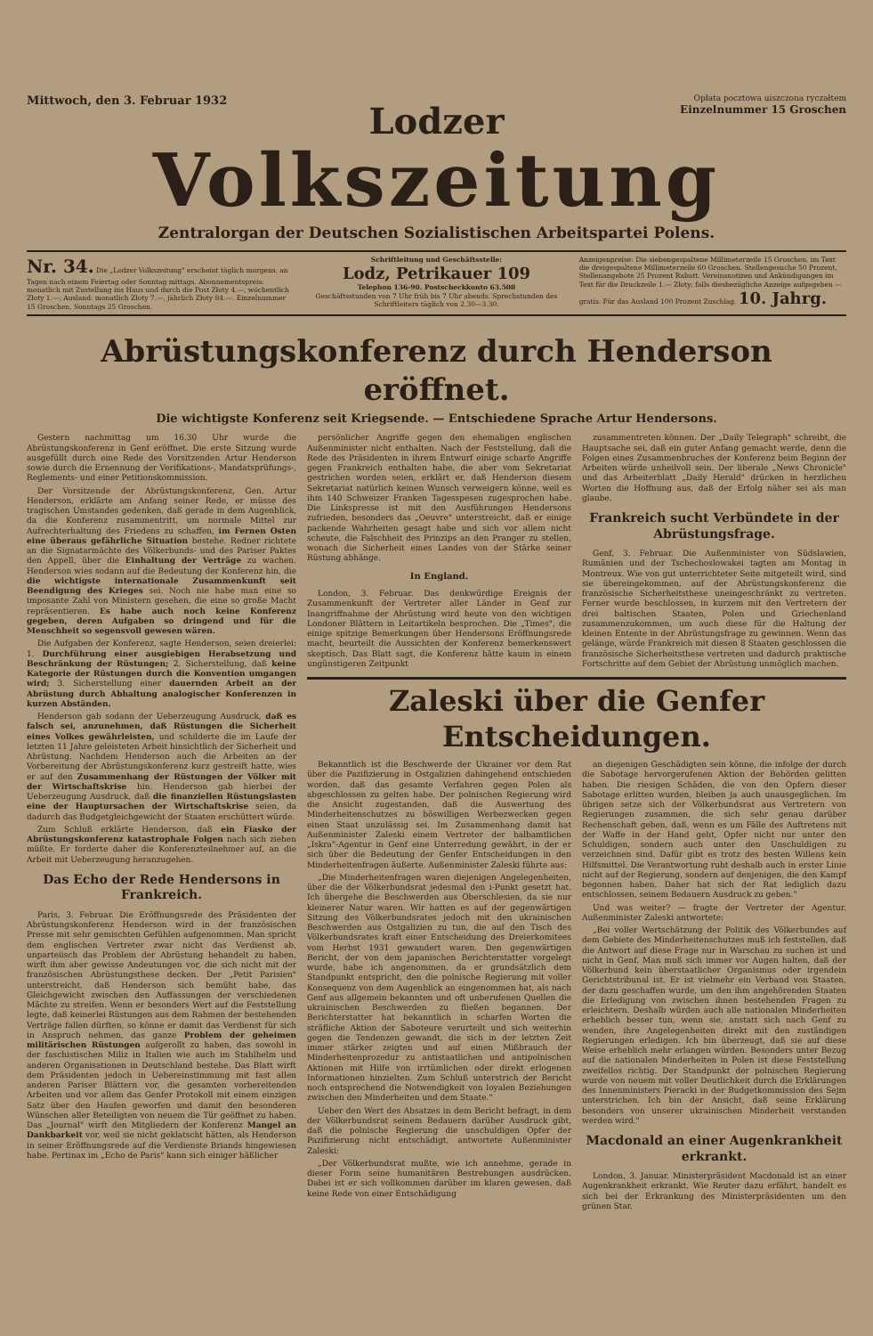Mittwoch, den 3. Februar 1932
Opłata pocztowa uiszczona ryczałtem
Einzelnummer 15 Groschen
Lodzer
Volkszeitung
Zentralorgan der Deutschen Sozialistischen Arbeitspartei Polens.
Nr. 34. Die „Lodzer Volkszeitung" erscheint täglich morgens, an Tagen nach einem Feiertag oder Sonntag mittags. Abonnementspreis: monatlich mit Zustellung ins Haus und durch die Post Złoty 4.—, wöchentlich Złoty 1.—; Ausland: monatlich Złoty 7.—, jährlich Złoty 84.—. Einzelnummer 15 Groschen, Sonntags 25 Groschen.
Schriftleitung und Geschäftsstelle:
Lodz, Petrikauer 109
Telephon 136-90. Postscheckkonto 63.508
Geschäftsstunden von 7 Uhr früh bis 7 Uhr abends. Sprechstunden des Schriftleiters täglich von 2.30—3.30.
Anzeigenpreise: Die siebengespaltene Millimeterzeile 15 Groschen, im Text die dreigespaltene Millimeterzeile 60 Groschen. Stellengesuche 50 Prozent, Stellenangebote 25 Prozent Rabatt. Vereinsnotizen und Ankündigungen im Text für die Druckzeile 1.— Złoty; falls diesbezügliche Anzeige aufgegeben — gratis. Für das Ausland 100 Prozent Zuschlag. 10. Jahrg.
Abrüstungskonferenz durch Henderson eröffnet.
Die wichtigste Konferenz seit Kriegsende. — Entschiedene Sprache Artur Hendersons.
Gestern nachmittag um 16.30 Uhr wurde die Abrüstungskonferenz in Genf eröffnet. Die erste Sitzung wurde ausgefüllt durch eine Rede des Vorsitzenden Artur Henderson sowie durch die Ernennung der Verifikations-, Mandatsprüfungs-, Reglements- und einer Petitionskommission.
Der Vorsitzende der Abrüstungskonferenz, Gen. Artur Henderson, erklärte am Anfang seiner Rede, er müsse des tragischen Umstandes gedenken, daß gerade in dem Augenblick, da die Konferenz zusammentritt, um normale Mittel zur Aufrechterhaltung des Friedens zu schaffen, im Fernen Osten eine überaus gefährliche Situation bestehe. Redner richtete an die Signatarmächte des Völkerbunds- und des Pariser Paktes den Appell, über die Einhaltung der Verträge zu wachen. Henderson wies sodann auf die Bedeutung der Konferenz hin, die die wichtigste internationale Zusammenkunft seit Beendigung des Krieges sei. Noch nie habe man eine so imposante Zahl von Ministern gesehen, die eine so große Macht repräsentieren. Es habe auch noch keine Konferenz gegeben, deren Aufgaben so dringend und für die Menschheit so segensvoll gewesen wären.
Die Aufgaben der Konferenz, sagte Henderson, seien dreierlei: 1. Durchführung einer ausgiebigen Herabsetzung und Beschränkung der Rüstungen; 2. Sicherstellung, daß keine Kategorie der Rüstungen durch die Konvention umgangen wird; 3. Sicherstellung einer dauernden Arbeit an der Abrüstung durch Abhaltung analogischer Konferenzen in kurzen Abständen.
Henderson gab sodann der Ueberzeugung Ausdruck, daß es falsch sei, anzunehmen, daß Rüstungen die Sicherheit eines Volkes gewährleisten, und schilderte die im Laufe der letzten 11 Jahre geleisteten Arbeit hinsichtlich der Sicherheit und Abrüstung. Nachdem Henderson auch die Arbeiten an der Vorbereitung der Abrüstungskonferenz kurz gestreift hatte, wies er auf den Zusammenhang der Rüstungen der Völker mit der Wirtschaftskrise hin. Henderson gab hierbei der Ueberzeugung Ausdruck, daß die finanziellen Rüstungslasten eine der Hauptursachen der Wirtschaftskrise seien, da dadurch das Budgetgleichgewicht der Staaten erschüttert würde.
Zum Schluß erklärte Henderson, daß ein Fiasko der Abrüstungskonferenz katastrophale Folgen nach sich ziehen müßte. Er forderte daher die Konferenzteilnehmer auf, an die Arbeit mit Ueberzeugung heranzugehen.
Das Echo der Rede Hendersons in Frankreich.
Paris, 3. Februar. Die Eröffnungsrede des Präsidenten der Abrüstungskonferenz Henderson wird in der französischen Presse mit sehr gemischten Gefühlen aufgenommen. Man spricht dem englischen Vertreter zwar nicht das Verdienst ab, unparteiisch das Problem der Abrüstung behandelt zu haben, wirft ihm aber gewisse Andeutungen vor, die sich nicht mit der französischen Abrüstungsthese decken. Der „Petit Parisien" unterstreicht, daß Henderson sich bemüht habe, das Gleichgewicht zwischen den Auffassungen der verschiedenen Mächte zu streifen. Wenn er besonders Wert auf die Feststellung legte, daß keinerlei Rüstungen aus dem Rahmen der bestehenden Verträge fallen dürften, so könne er damit das Verdienst für sich in Anspruch nehmen, das ganze Problem der geheimen militärischen Rüstungen aufgerollt zu haben, das sowohl in der faschistischen Miliz in Italien wie auch im Stahlhelm und anderen Organisationen in Deutschland bestehe. Das Blatt wirft dem Präsidenten jedoch in Uebereinstimmung mit fast allen anderen Pariser Blättern vor, die gesamten vorbereitenden Arbeiten und vor allem das Genfer Protokoll mit einem einzigen Satz über den Haufen geworfen und damit den besonderen Wünschen aller Beteiligten von neuem die Tür geöffnet zu haben. Das „Journal" wirft den Mitgliedern der Konferenz Mangel an Dankbarkeit vor, weil sie nicht geklatscht hätten, als Henderson in seiner Eröffnungsrede auf die Verdienste Briands hingewiesen habe. Pertinax im „Echo de Paris" kann sich einiger häßlicher
persönlicher Angriffe gegen den ehemaligen englischen Außenminister nicht enthalten. Nach der Feststellung, daß die Rede des Präsidenten in ihrem Entwurf einige scharfe Angriffe gegen Frankreich enthalten habe, die aber vom Sekretariat gestrichen worden seien, erklärt er, daß Henderson diesem Sekretariat natürlich keinen Wunsch verweigern könne, weil es ihm 140 Schweizer Franken Tagesspesen zugesprochen habe. Die Linkspresse ist mit den Ausführungen Hendersons zufrieden, besonders das „Oeuvre" unterstreicht, daß er einige packende Wahrheiten gesagt habe und sich vor allem nicht scheute, die Falschheit des Prinzips an den Pranger zu stellen, wonach die Sicherheit eines Landes von der Stärke seiner Rüstung abhänge.
In England.
London, 3. Februar. Das denkwürdige Ereignis der Zusammenkunft der Vertreter aller Länder in Genf zur Inangriffnahme der Abrüstung wird heute von den wichtigen Londoner Blättern in Leitartikeln besprochen. Die „Times", die einige spitzige Bemerkungen über Hendersons Eröffnungsrede macht, beurteilt die Aussichten der Konferenz bemerkenswert skeptisch. Das Blatt sagt, die Konferenz hätte kaum in einem ungünstigeren Zeitpunkt
zusammentreten können. Der „Daily Telegraph" schreibt, die Hauptsache sei, daß ein guter Anfang gemacht werde, denn die Folgen eines Zusammenbruches der Konferenz beim Beginn der Arbeiten würde unheilvoll sein. Der liberale „News Chronicle" und das Arbeiterblatt „Daily Herald" drücken in herzlichen Worten die Hoffnung aus, daß der Erfolg näher sei als man glaube.
Frankreich sucht Verbündete in der Abrüstungsfrage.
Genf, 3. Februar. Die Außenminister von Südslawien, Rumänien und der Tschechoslowakei tagten am Montag in Montreux. Wie von gut unterrichteter Seite mitgeteilt wird, sind sie übereingekommen, auf der Abrüstungskonferenz die französische Sicherheitsthese uneingeschränkt zu vertreten. Ferner wurde beschlossen, in kurzem mit den Vertretern der drei baltischen Staaten, Polen und Griechenland zusammenzukommen, um auch diese für die Haltung der kleinen Entente in der Abrüstungsfrage zu gewinnen. Wenn das gelänge, würde Frankreich mit diesen 8 Staaten geschlossen die französische Sicherheitsthese vertreten und dadurch praktische Fortschritte auf dem Gebiet der Abrüstung unmöglich machen.
Zaleski über die Genfer Entscheidungen.
Bekanntlich ist die Beschwerde der Ukrainer vor dem Rat über die Pazifizierung in Ostgalizien dahingehend entschieden worden, daß das gesamte Verfahren gegen Polen als abgeschlossen zu gelten habe. Der polnischen Regierung wird die Ansicht zugestanden, daß die Auswertung des Minderheitenschutzes zu böswilligen Werbezwecken gegen einen Staat unzulässig sei. Im Zusammenhang damit hat Außenminister Zaleski einem Vertreter der halbamtlichen „Iskra"-Agentur in Genf eine Unterredung gewährt, in der er sich über die Bedeutung der Genfer Entscheidungen in den Minderheitenfragen äußerte. Außenminister Zaleski führte aus:
„Die Minderheitenfragen waren diejenigen Angelegenheiten, über die der Völkerbundsrat jedesmal den i-Punkt gesetzt hat. Ich übergehe die Beschwerden aus Oberschlesien, da sie nur kleinerer Natur waren. Wir hatten es auf der gegenwärtigen Sitzung des Völkerbundsrates jedoch mit den ukrainischen Beschwerden aus Ostgalizien zu tun, die auf den Tisch des Völkerbundsrates kraft einer Entscheidung des Dreierkomitees vom Herbst 1931 gewandert waren. Den gegenwärtigen Bericht, der von dem japanischen Berichterstatter vorgelegt wurde, habe ich angenommen, da er grundsätzlich dem Standpunkt entspricht, den die polnische Regierung mit voller Konsequenz von dem Augenblick an eingenommen hat, als nach Genf aus allgemein bekannten und oft unberufenen Quellen die ukrainischen Beschwerden zu fließen begannen. Der Berichterstatter hat bekanntlich in scharfen Worten die sträfliche Aktion der Saboteure verurteilt und sich weiterhin gegen die Tendenzen gewandt, die sich in der letzten Zeit immer stärker zeigten und auf einen Mißbrauch der Minderheitenprozedur zu antistaatlichen und antipolnischen Aktionen mit Hilfe von irrtümlichen oder direkt erlogenen Informationen hinzielten. Zum Schluß unterstrich der Bericht noch entsprechend die Notwendigkeit von loyalen Beziehungen zwischen den Minderheiten und dem Staate."
Ueber den Wert des Absatzes in dem Bericht befragt, in dem der Völkerbundsrat seinem Bedauern darüber Ausdruck gibt, daß die polnische Regierung die unschuldigen Opfer der Pazifizierung nicht entschädigt, antwortete Außenminister Zaleski:
„Der Völkerbundsrat mußte, wie ich annehme, gerade in dieser Form seine humanitären Bestrebungen ausdrücken. Dabei ist er sich vollkommen darüber im klaren gewesen, daß keine Rede von einer Entschädigung
an diejenigen Geschädigten sein könne, die infolge der durch die Sabotage hervorgerufenen Aktion der Behörden gelitten haben. Die riesigen Schäden, die von den Opfern dieser Sabotage erlitten wurden, bleiben ja auch unausgeglichen. Im übrigen setze sich der Völkerbundsrat aus Vertretern von Regierungen zusammen, die sich sehr genau darüber Rechenschaft geben, daß, wenn es um Fälle des Auftretens mit der Waffe in der Hand geht, Opfer nicht nur unter den Schuldigen, sondern auch unter den Unschuldigen zu verzeichnen sind. Dafür gibt es trotz des besten Willens kein Hilfsmittel. Die Verantwortung ruht deshalb auch in erster Linie nicht auf der Regierung, sondern auf denjenigen, die den Kampf begonnen haben. Daher hat sich der Rat lediglich dazu entschlossen, seinem Bedauern Ausdruck zu geben."
Und was weiter? — fragte der Vertreter der Agentur. Außenminister Zaleski antwortete:
„Bei voller Wertschätzung der Politik des Völkerbundes auf dem Gebiete des Minderheitenschutzes muß ich feststellen, daß die Antwort auf diese Frage nur in Warschau zu suchen ist und nicht in Genf. Man muß sich immer vor Augen halten, daß der Völkerbund kein überstaatlicher Organismus oder irgendein Gerichtstribunal ist. Er ist vielmehr ein Verband von Staaten, der dazu geschaffen wurde, um den ihm angehörenden Staaten die Erledigung von zwischen ihnen bestehenden Fragen zu erleichtern. Deshalb würden auch alle nationalen Minderheiten erheblich besser tun, wenn sie, anstatt sich nach Genf zu wenden, ihre Angelegenheiten direkt mit den zuständigen Regierungen erledigen. Ich bin überzeugt, daß sie auf diese Weise erheblich mehr erlangen würden. Besonders unter Bezug auf die nationalen Minderheiten in Polen ist diese Feststellung zweifellos richtig. Der Standpunkt der polnischen Regierung wurde von neuem mit voller Deutlichkeit durch die Erklärungen des Innenministers Pieracki in der Budgetkommission des Sejm unterstrichen. Ich bin der Ansicht, daß seine Erklärung besonders von unserer ukrainischen Minderheit verstanden werden wird."
Macdonald an einer Augenkrankheit erkrankt.
London, 3. Januar. Ministerpräsident Macdonald ist an einer Augenkrankheit erkrankt. Wie Reuter dazu erfährt, handelt es sich bei der Erkrankung des Ministerpräsidenten um den grünen Star.